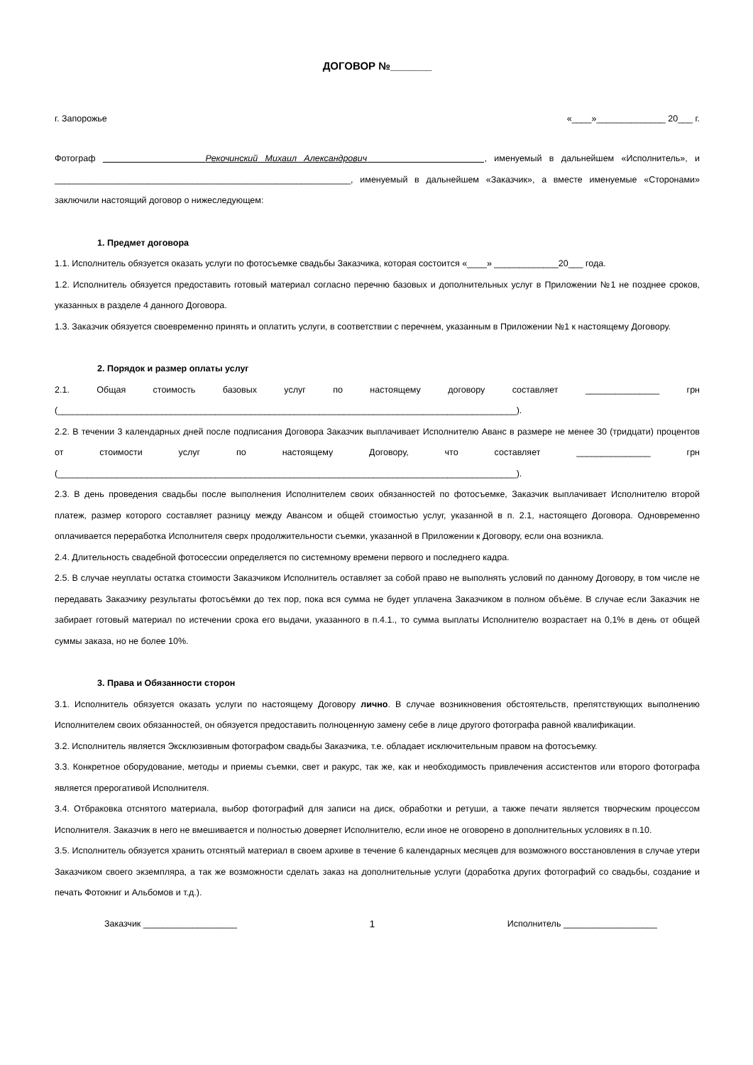ДОГОВОР №_______
г. Запорожье «____»______________ 20___ г.
Фотограф Рекочинский Михаил Александрович , именуемый в дальнейшем «Исполнитель», и ____________________________________________________________, именуемый в дальнейшем «Заказчик», а вместе именуемые «Сторонами» заключили настоящий договор о нижеследующем:
1. Предмет договора
1.1. Исполнитель обязуется оказать услуги по фотосъемке свадьбы Заказчика, которая состоится «____» _____________20___ года.
1.2. Исполнитель обязуется предоставить готовый материал согласно перечню базовых и дополнительных услуг в Приложении №1 не позднее сроков, указанных в разделе 4 данного Договора.
1.3. Заказчик обязуется своевременно принять и оплатить услуги, в соответствии с перечнем, указанным в Приложении №1 к настоящему Договору.
2. Порядок и размер оплаты услуг
2.1. Общая стоимость базовых услуг по настоящему договору составляет _______________ грн (_____________________________________________________________________________________________).
2.2. В течении 3 календарных дней после подписания Договора Заказчик выплачивает Исполнителю Аванс в размере не менее 30 (тридцати) процентов от стоимости услуг по настоящему Договору, что составляет _______________ грн (_____________________________________________________________________________________________).
2.3. В день проведения свадьбы после выполнения Исполнителем своих обязанностей по фотосъемке, Заказчик выплачивает Исполнителю второй платеж, размер которого составляет разницу между Авансом и общей стоимостью услуг, указанной в п. 2.1, настоящего Договора. Одновременно оплачивается переработка Исполнителя сверх продолжительности съемки, указанной в Приложении к Договору, если она возникла.
2.4. Длительность свадебной фотосессии определяется по системному времени первого и последнего кадра.
2.5. В случае неуплаты остатка стоимости Заказчиком Исполнитель оставляет за собой право не выполнять условий по данному Договору, в том числе не передавать Заказчику результаты фотосъёмки до тех пор, пока вся сумма не будет уплачена Заказчиком в полном объёме. В случае если Заказчик не забирает готовый материал по истечении срока его выдачи, указанного в п.4.1., то сумма выплаты Исполнителю возрастает на 0,1% в день от общей суммы заказа, но не более 10%.
3. Права и Обязанности сторон
3.1. Исполнитель обязуется оказать услуги по настоящему Договору лично. В случае возникновения обстоятельств, препятствующих выполнению Исполнителем своих обязанностей, он обязуется предоставить полноценную замену себе в лице другого фотографа равной квалификации.
3.2. Исполнитель является Эксклюзивным фотографом свадьбы Заказчика, т.е. обладает исключительным правом на фотосъемку.
3.3. Конкретное оборудование, методы и приемы съемки, свет и ракурс, так же, как и необходимость привлечения ассистентов или второго фотографа является прерогативой Исполнителя.
3.4. Отбраковка отснятого материала, выбор фотографий для записи на диск, обработки и ретуши, а также печати является творческим процессом Исполнителя. Заказчик в него не вмешивается и полностью доверяет Исполнителю, если иное не оговорено в дополнительных условиях в п.10.
3.5. Исполнитель обязуется хранить отснятый материал в своем архиве в течение 6 календарных месяцев для возможного восстановления в случае утери Заказчиком своего экземпляра, а так же возможности сделать заказ на дополнительные услуги (доработка других фотографий со свадьбы, создание и печать Фотокниг и Альбомов и т.д.).
Заказчик ___________________ 1 Исполнитель ___________________